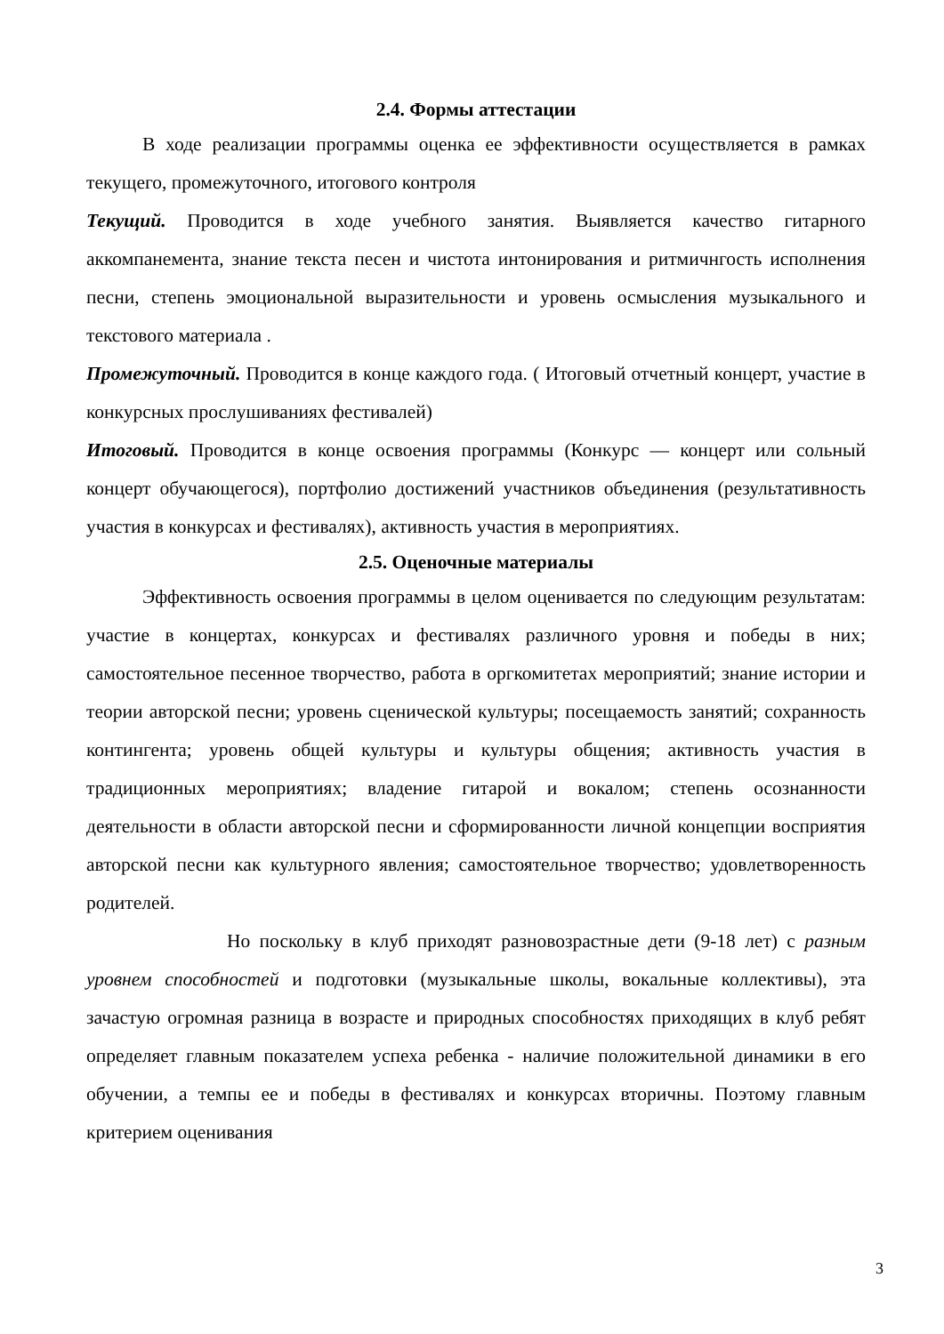2.4. Формы аттестации
В ходе реализации программы оценка ее эффективности осуществляется в рамках текущего, промежуточного, итогового контроля
Текущий. Проводится в ходе учебного занятия. Выявляется качество гитарного аккомпанемента, знание текста песен и чистота интонирования и ритмичнгость исполнения песни, степень эмоциональной выразительности и уровень осмысления музыкального и текстового материала .
Промежуточный. Проводится в конце каждого года. ( Итоговый отчетный концерт, участие в конкурсных прослушиваниях фестивалей)
Итоговый. Проводится в конце освоения программы (Конкурс — концерт или сольный концерт обучающегося), портфолио достижений участников объединения (результативность участия в конкурсах и фестивалях), активность участия в мероприятиях.
2.5. Оценочные материалы
Эффективность освоения программы в целом оценивается по следующим результатам: участие в концертах, конкурсах и фестивалях различного уровня и победы в них; самостоятельное песенное творчество, работа в оргкомитетах мероприятий; знание истории и теории авторской песни; уровень сценической культуры; посещаемость занятий; сохранность контингента; уровень общей культуры и культуры общения; активность участия в традиционных мероприятиях; владение гитарой и вокалом; степень осознанности деятельности в области авторской песни и сформированности личной концепции восприятия авторской песни как культурного явления; самостоятельное творчество; удовлетворенность родителей.
Но поскольку в клуб приходят разновозрастные дети (9-18 лет) с разным уровнем способностей и подготовки (музыкальные школы, вокальные коллективы), эта зачастую огромная разница в возрасте и природных способностях приходящих в клуб ребят определяет главным показателем успеха ребенка - наличие положительной динамики в его обучении, а темпы ее и победы в фестивалях и конкурсах вторичны. Поэтому главным критерием оценивания
3